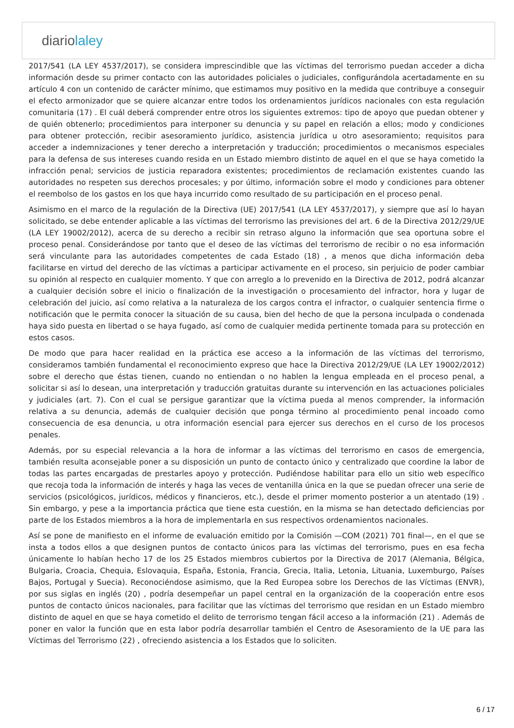diariolaley
2017/541 (LA LEY 4537/2017), se considera imprescindible que las víctimas del terrorismo puedan acceder a dicha información desde su primer contacto con las autoridades policiales o judiciales, configurándola acertadamente en su artículo 4 con un contenido de carácter mínimo, que estimamos muy positivo en la medida que contribuye a conseguir el efecto armonizador que se quiere alcanzar entre todos los ordenamientos jurídicos nacionales con esta regulación comunitaria (17) . El cuál deberá comprender entre otros los siguientes extremos: tipo de apoyo que puedan obtener y de quién obtenerlo; procedimientos para interponer su denuncia y su papel en relación a ellos; modo y condiciones para obtener protección, recibir asesoramiento jurídico, asistencia jurídica u otro asesoramiento; requisitos para acceder a indemnizaciones y tener derecho a interpretación y traducción; procedimientos o mecanismos especiales para la defensa de sus intereses cuando resida en un Estado miembro distinto de aquel en el que se haya cometido la infracción penal; servicios de justicia reparadora existentes; procedimientos de reclamación existentes cuando las autoridades no respeten sus derechos procesales; y por último, información sobre el modo y condiciones para obtener el reembolso de los gastos en los que haya incurrido como resultado de su participación en el proceso penal.
Asimismo en el marco de la regulación de la Directiva (UE) 2017/541 (LA LEY 4537/2017), y siempre que así lo hayan solicitado, se debe entender aplicable a las víctimas del terrorismo las previsiones del art. 6 de la Directiva 2012/29/UE (LA LEY 19002/2012), acerca de su derecho a recibir sin retraso alguno la información que sea oportuna sobre el proceso penal. Considerándose por tanto que el deseo de las víctimas del terrorismo de recibir o no esa información será vinculante para las autoridades competentes de cada Estado (18) , a menos que dicha información deba facilitarse en virtud del derecho de las víctimas a participar activamente en el proceso, sin perjuicio de poder cambiar su opinión al respecto en cualquier momento. Y que con arreglo a lo prevenido en la Directiva de 2012, podrá alcanzar a cualquier decisión sobre el inicio o finalización de la investigación o procesamiento del infractor, hora y lugar de celebración del juicio, así como relativa a la naturaleza de los cargos contra el infractor, o cualquier sentencia firme o notificación que le permita conocer la situación de su causa, bien del hecho de que la persona inculpada o condenada haya sido puesta en libertad o se haya fugado, así como de cualquier medida pertinente tomada para su protección en estos casos.
De modo que para hacer realidad en la práctica ese acceso a la información de las víctimas del terrorismo, consideramos también fundamental el reconocimiento expreso que hace la Directiva 2012/29/UE (LA LEY 19002/2012) sobre el derecho que éstas tienen, cuando no entiendan o no hablen la lengua empleada en el proceso penal, a solicitar si así lo desean, una interpretación y traducción gratuitas durante su intervención en las actuaciones policiales y judiciales (art. 7). Con el cual se persigue garantizar que la víctima pueda al menos comprender, la información relativa a su denuncia, además de cualquier decisión que ponga término al procedimiento penal incoado como consecuencia de esa denuncia, u otra información esencial para ejercer sus derechos en el curso de los procesos penales.
Además, por su especial relevancia a la hora de informar a las víctimas del terrorismo en casos de emergencia, también resulta aconsejable poner a su disposición un punto de contacto único y centralizado que coordine la labor de todas las partes encargadas de prestarles apoyo y protección. Pudiéndose habilitar para ello un sitio web específico que recoja toda la información de interés y haga las veces de ventanilla única en la que se puedan ofrecer una serie de servicios (psicológicos, jurídicos, médicos y financieros, etc.), desde el primer momento posterior a un atentado (19) . Sin embargo, y pese a la importancia práctica que tiene esta cuestión, en la misma se han detectado deficiencias por parte de los Estados miembros a la hora de implementarla en sus respectivos ordenamientos nacionales.
Así se pone de manifiesto en el informe de evaluación emitido por la Comisión —COM (2021) 701 final—, en el que se insta a todos ellos a que designen puntos de contacto únicos para las víctimas del terrorismo, pues en esa fecha únicamente lo habían hecho 17 de los 25 Estados miembros cubiertos por la Directiva de 2017 (Alemania, Bélgica, Bulgaria, Croacia, Chequia, Eslovaquia, España, Estonia, Francia, Grecia, Italia, Letonia, Lituania, Luxemburgo, Países Bajos, Portugal y Suecia). Reconociéndose asimismo, que la Red Europea sobre los Derechos de las Víctimas (ENVR), por sus siglas en inglés (20) , podría desempeñar un papel central en la organización de la cooperación entre esos puntos de contacto únicos nacionales, para facilitar que las víctimas del terrorismo que residan en un Estado miembro distinto de aquel en que se haya cometido el delito de terrorismo tengan fácil acceso a la información (21) . Además de poner en valor la función que en esta labor podría desarrollar también el Centro de Asesoramiento de la UE para las Víctimas del Terrorismo (22) , ofreciendo asistencia a los Estados que lo soliciten.
6 / 17